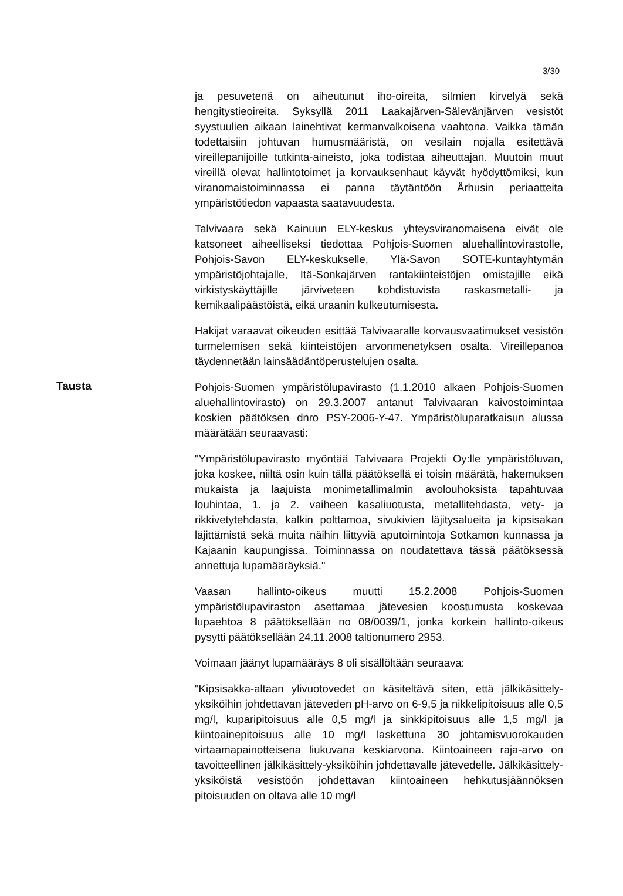3/30
ja pesuvetenä on aiheutunut iho-oireita, silmien kirvelyä sekä hengitystieoireita. Syksyllä 2011 Laakajärven-Sälevänjärven vesistöt syystuulien aikaan lainehtivat kermanvalkoisena vaahtona. Vaikka tämän todettaisiin johtuvan humusmääristä, on vesilain nojalla esitettävä vireillepanijoille tutkinta-aineisto, joka todistaa aiheuttajan. Muutoin muut vireillä olevat hallintotoimet ja korvauksenhaut käyvät hyödyttömiksi, kun viranomaistoiminnassa ei panna täytäntöön Århusin periaatteita ympäristötiedon vapaasta saatavuudesta.
Talvivaara sekä Kainuun ELY-keskus yhteysviranomaisena eivät ole katsoneet aiheelliseksi tiedottaa Pohjois-Suomen aluehallintovirastolle, Pohjois-Savon ELY-keskukselle, Ylä-Savon SOTE-kuntayhtymän ympäristöjohtajalle, Itä-Sonkajärven rantakiinteistöjen omistajille eikä virkistyskäyttäjille järviveteen kohdistuvista raskasmetalli- ja kemikaalipäästöistä, eikä uraanin kulkeutumisesta.
Hakijat varaavat oikeuden esittää Talvivaaralle korvausvaatimukset vesistön turmelemisen sekä kiinteistöjen arvonmenetyksen osalta. Vireillepanoa täydennetään lainsäädäntöperustelujen osalta.
Tausta
Pohjois-Suomen ympäristölupavirasto (1.1.2010 alkaen Pohjois-Suomen aluehallintovirasto) on 29.3.2007 antanut Talvivaaran kaivostoimintaa koskien päätöksen dnro PSY-2006-Y-47. Ympäristöluparatkaisun alussa määrätään seuraavasti:
"Ympäristölupavirasto myöntää Talvivaara Projekti Oy:lle ympäristöluvan, joka koskee, niiltä osin kuin tällä päätöksellä ei toisin määrätä, hakemuksen mukaista ja laajuista monimetallimalmin avolouhoksista tapahtuvaa louhintaa, 1. ja 2. vaiheen kasaliuotusta, metallitehdasta, vety- ja rikkivetytehdasta, kalkin polttamoa, sivukivien läjitysalueita ja kipsisakan läjittämistä sekä muita näihin liittyviä aputoimintoja Sotkamon kunnassa ja Kajaanin kaupungissa. Toiminnassa on noudatettava tässä päätöksessä annettuja lupamääräyksiä."
Vaasan hallinto-oikeus muutti 15.2.2008 Pohjois-Suomen ympäristölupaviraston asettamaa jätevesien koostumusta koskevaa lupaehtoa 8 päätöksellään no 08/0039/1, jonka korkein hallinto-oikeus pysytti päätöksellään 24.11.2008 taltionumero 2953.
Voimaan jäänyt lupamääräys 8 oli sisällöltään seuraava:
"Kipsisakka-altaan ylivuotovedet on käsiteltävä siten, että jälkikäsittely-yksiköihin johdettavan jäteveden pH-arvo on 6-9,5 ja nikkelipitoisuus alle 0,5 mg/l, kuparipitoisuus alle 0,5 mg/l ja sinkkipitoisuus alle 1,5 mg/l ja kiintoainepitoisuus alle 10 mg/l laskettuna 30 johtamisvuorokauden virtaamapainotteisena liukuvana keskiarvona. Kiintoaineen raja-arvo on tavoitteellinen jälkikäsittely-yksiköihin johdettavalle jätevedelle. Jälkikäsittely-yksiköistä vesistöön johdettavan kiintoaineen hehkutusjäännöksen pitoisuuden on oltava alle 10 mg/l